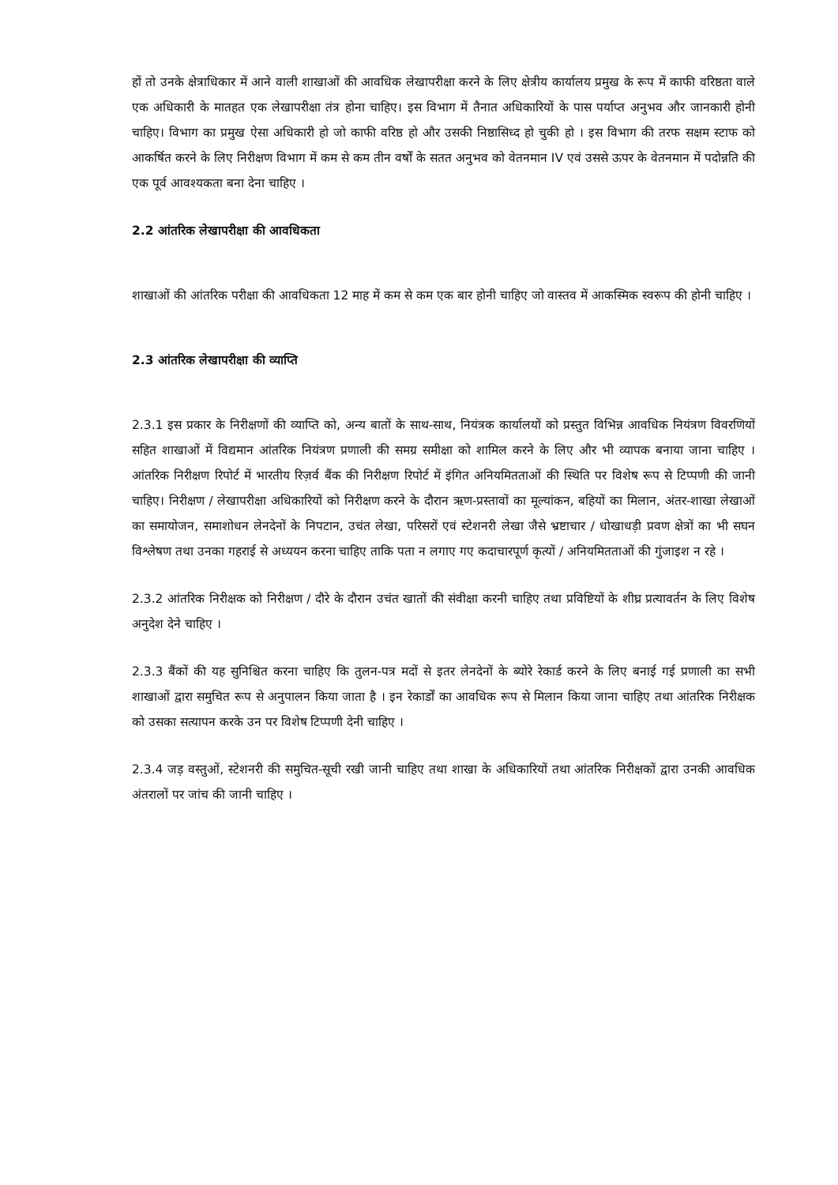हों तो उनके क्षेत्राधिकार में आने वाली शाखाओं की आवधिक लेखापरीक्षा करने के लिए क्षेत्रीय कार्यालय प्रमुख के रूप में काफी वरिष्ठता वाले एक अधिकारी के मातहत एक लेखापरीक्षा तंत्र होना चाहिए। इस विभाग में तैनात अधिकारियों के पास पर्याप्त अनुभव और जानकारी होनी चाहिए। विभाग का प्रमुख ऐसा अधिकारी हो जो काफी वरिष्ठ हो और उसकी निष्ठासिध्द हो चुकी हो । इस विभाग की तरफ सक्षम स्टाफ को आकर्षित करने के लिए निरीक्षण विभाग में कम से कम तीन वर्षों के सतत अनुभव को वेतनमान IV एवं उससे ऊपर के वेतनमान में पदोन्नति की एक पूर्व आवश्यकता बना देना चाहिए ।
2.2 आंतरिक लेखापरीक्षा की आवधिकता
शाखाओं की आंतरिक परीक्षा की आवधिकता 12 माह में कम से कम एक बार होनी चाहिए जो वास्तव में आकस्मिक स्वरूप की होनी चाहिए ।
2.3 आंतरिक लेखापरीक्षा की व्याप्ति
2.3.1 इस प्रकार के निरीक्षणों की व्याप्ति को, अन्य बातों के साथ-साथ, नियंत्रक कार्यालयों को प्रस्तुत विभिन्न आवधिक नियंत्रण विवरणियों सहित शाखाओं में विद्यमान आंतरिक नियंत्रण प्रणाली की समग्र समीक्षा को शामिल करने के लिए और भी व्यापक बनाया जाना चाहिए । आंतरिक निरीक्षण रिपोर्ट में भारतीय रिज़र्व बैंक की निरीक्षण रिपोर्ट में इंगित अनियमितताओं की स्थिति पर विशेष रूप से टिप्पणी की जानी चाहिए। निरीक्षण / लेखापरीक्षा अधिकारियों को निरीक्षण करने के दौरान ऋण-प्रस्तावों का मूल्यांकन, बहियों का मिलान, अंतर-शाखा लेखाओं का समायोजन, समाशोधन लेनदेनों के निपटान, उचंत लेखा, परिसरों एवं स्टेशनरी लेखा जैसे भ्रष्टाचार / धोखाधड़ी प्रवण क्षेत्रों का भी सघन विश्लेषण तथा उनका गहराई से अध्ययन करना चाहिए ताकि पता न लगाए गए कदाचारपूर्ण कृत्यों / अनियमितताओं की गुंजाइश न रहे ।
2.3.2 आंतरिक निरीक्षक को निरीक्षण / दौरे के दौरान उचंत खातों की संवीक्षा करनी चाहिए तथा प्रविष्टियों के शीघ्र प्रत्यावर्तन के लिए विशेष अनुदेश देने चाहिए ।
2.3.3 बैंकों की यह सुनिश्चित करना चाहिए कि तुलन-पत्र मदों से इतर लेनदेनों के ब्योरे रेकार्ड करने के लिए बनाई गई प्रणाली का सभी शाखाओं द्वारा समुचित रूप से अनुपालन किया जाता है । इन रेकार्डों का आवधिक रूप से मिलान किया जाना चाहिए तथा आंतरिक निरीक्षक को उसका सत्यापन करके उन पर विशेष टिप्पणी देनी चाहिए ।
2.3.4 जड़ वस्तुओं, स्टेशनरी की समुचित-सूची रखी जानी चाहिए तथा शाखा के अधिकारियों तथा आंतरिक निरीक्षकों द्वारा उनकी आवधिक अंतरालों पर जांच की जानी चाहिए ।